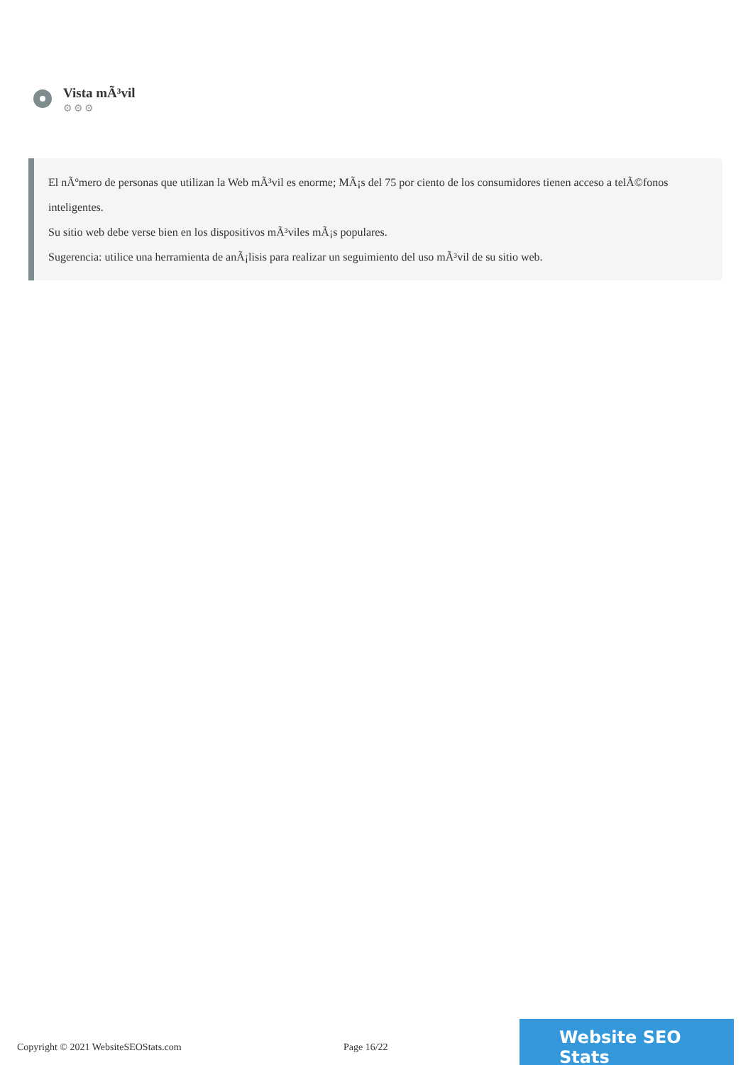Vista mÃ³vil
⚙⚙⚙
El nÃºmero de personas que utilizan la Web mÃ³vil es enorme; MÃ¡s del 75 por ciento de los consumidores tienen acceso a telÃ©fonos inteligentes.
Su sitio web debe verse bien en los dispositivos mÃ³viles mÃ¡s populares.
Sugerencia: utilice una herramienta de anÃ¡lisis para realizar un seguimiento del uso mÃ³vil de su sitio web.
Copyright © 2021 WebsiteSEOStats.com Page 16/22
Website SEO Stats